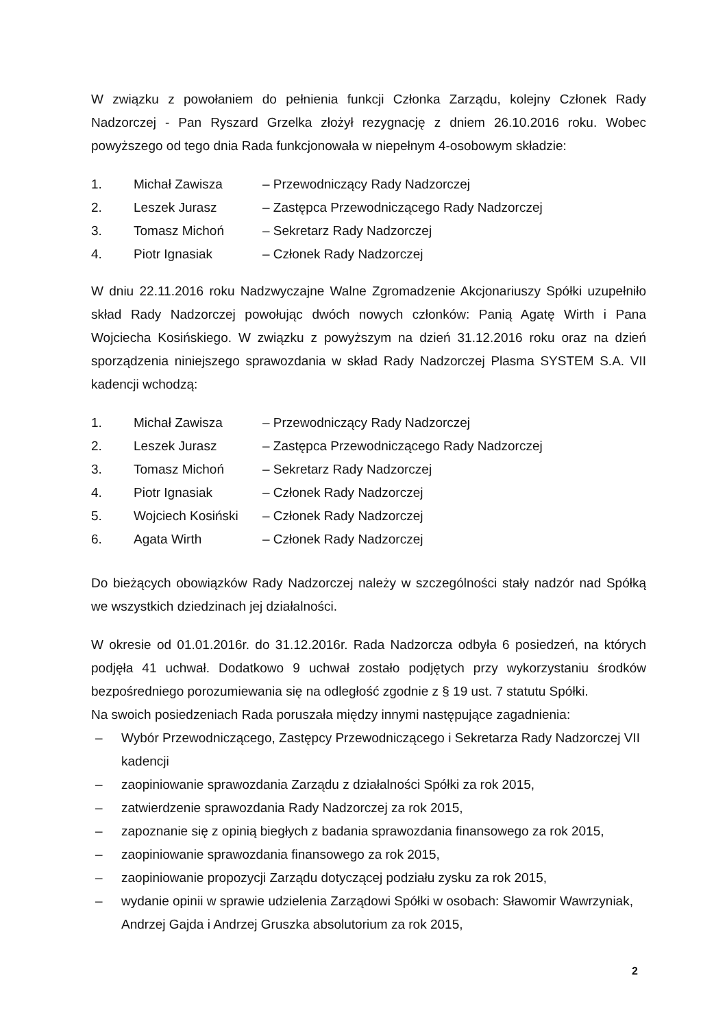W związku z powołaniem do pełnienia funkcji Członka Zarządu, kolejny Członek Rady Nadzorczej - Pan Ryszard Grzelka złożył rezygnację z dniem 26.10.2016 roku. Wobec powyższego od tego dnia Rada funkcjonowała w niepełnym 4-osobowym składzie:
| 1. | Michał Zawisza | – Przewodniczący Rady Nadzorczej |
| 2. | Leszek Jurasz | – Zastępca Przewodniczącego Rady Nadzorczej |
| 3. | Tomasz Michoń | – Sekretarz Rady Nadzorczej |
| 4. | Piotr Ignasiak | – Członek Rady Nadzorczej |
W dniu 22.11.2016 roku Nadzwyczajne Walne Zgromadzenie Akcjonariuszy Spółki uzupełniło skład Rady Nadzorczej powołując dwóch nowych członków: Panią Agatę Wirth i Pana Wojciecha Kosińskiego. W związku z powyższym na dzień 31.12.2016 roku oraz na dzień sporządzenia niniejszego sprawozdania w skład Rady Nadzorczej Plasma SYSTEM S.A. VII kadencji wchodzą:
| 1. | Michał Zawisza | – Przewodniczący Rady Nadzorczej |
| 2. | Leszek Jurasz | – Zastępca Przewodniczącego Rady Nadzorczej |
| 3. | Tomasz Michoń | – Sekretarz Rady Nadzorczej |
| 4. | Piotr Ignasiak | – Członek Rady Nadzorczej |
| 5. | Wojciech Kosiński | – Członek Rady Nadzorczej |
| 6. | Agata Wirth | – Członek Rady Nadzorczej |
Do bieżących obowiązków Rady Nadzorczej należy w szczególności stały nadzór nad Spółką we wszystkich dziedzinach jej działalności.
W okresie od 01.01.2016r. do 31.12.2016r. Rada Nadzorcza odbyła 6 posiedzeń, na których podjęła 41 uchwał. Dodatkowo 9 uchwał zostało podjętych przy wykorzystaniu środków bezpośredniego porozumiewania się na odległość zgodnie z § 19 ust. 7 statutu Spółki.
Na swoich posiedzeniach Rada poruszała między innymi następujące zagadnienia:
– Wybór Przewodniczącego, Zastępcy Przewodniczącego i Sekretarza Rady Nadzorczej VII kadencji
– zaopiniowanie sprawozdania Zarządu z działalności Spółki za rok 2015,
– zatwierdzenie sprawozdania Rady Nadzorczej za rok 2015,
– zapoznanie się z opinią biegłych z badania sprawozdania finansowego za rok 2015,
– zaopiniowanie sprawozdania finansowego za rok 2015,
– zaopiniowanie propozycji Zarządu dotyczącej podziału zysku za rok 2015,
– wydanie opinii w sprawie udzielenia Zarządowi Spółki w osobach: Sławomir Wawrzyniak, Andrzej Gajda i Andrzej Gruszka absolutorium za rok 2015,
2